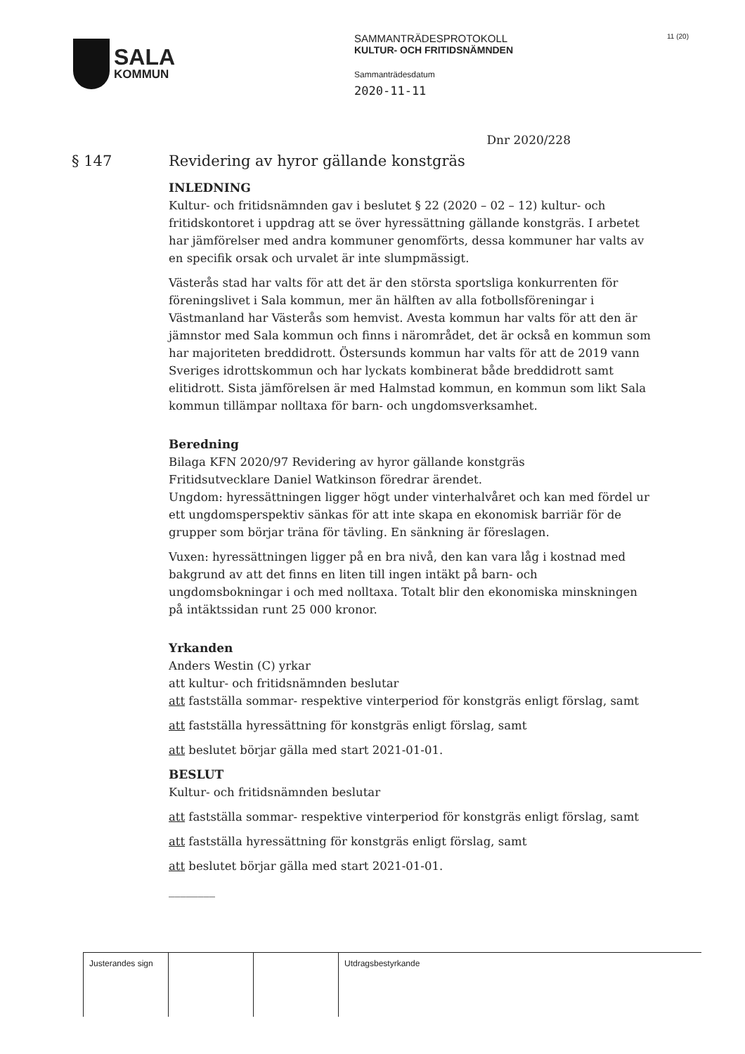SALA
KOMMUN
SAMMANTRÄDESPROTOKOLL
KULTUR- OCH FRITIDSNÄMNDEN
Sammanträdesdatum
2020-11-11
11 (20)
Dnr 2020/228
§ 147 Revidering av hyror gällande konstgräs
INLEDNING
Kultur- och fritidsnämnden gav i beslutet § 22 (2020 – 02 – 12) kultur- och fritidskontoret i uppdrag att se över hyressättning gällande konstgräs. I arbetet har jämförelser med andra kommuner genomförts, dessa kommuner har valts av en specifik orsak och urvalet är inte slumpmässigt.
Västerås stad har valts för att det är den största sportsliga konkurrenten för föreningslivet i Sala kommun, mer än hälften av alla fotbollsföreningar i Västmanland har Västerås som hemvist. Avesta kommun har valts för att den är jämnstor med Sala kommun och finns i närområdet, det är också en kommun som har majoriteten breddidrott. Östersunds kommun har valts för att de 2019 vann Sveriges idrottskommun och har lyckats kombinerat både breddidrott samt elitidrott. Sista jämförelsen är med Halmstad kommun, en kommun som likt Sala kommun tillämpar nolltaxa för barn- och ungdomsverksamhet.
Beredning
Bilaga KFN 2020/97 Revidering av hyror gällande konstgräs
Fritidsutvecklare Daniel Watkinson föredrar ärendet.
Ungdom: hyressättningen ligger högt under vinterhalvåret och kan med fördel ur ett ungdomsperspektiv sänkas för att inte skapa en ekonomisk barriär för de grupper som börjar träna för tävling. En sänkning är föreslagen.
Vuxen: hyressättningen ligger på en bra nivå, den kan vara låg i kostnad med bakgrund av att det finns en liten till ingen intäkt på barn- och ungdomsbokningar i och med nolltaxa. Totalt blir den ekonomiska minskningen på intäktssidan runt 25 000 kronor.
Yrkanden
Anders Westin (C) yrkar
att kultur- och fritidsnämnden beslutar
att fastställa sommar- respektive vinterperiod för konstgräs enligt förslag, samt
att fastställa hyressättning för konstgräs enligt förslag, samt
att beslutet börjar gälla med start 2021-01-01.
BESLUT
Kultur- och fritidsnämnden beslutar
att fastställa sommar- respektive vinterperiod för konstgräs enligt förslag, samt
att fastställa hyressättning för konstgräs enligt förslag, samt
att beslutet börjar gälla med start 2021-01-01.
________
| Justerandes sign | | | Utdragsbestyrkande |